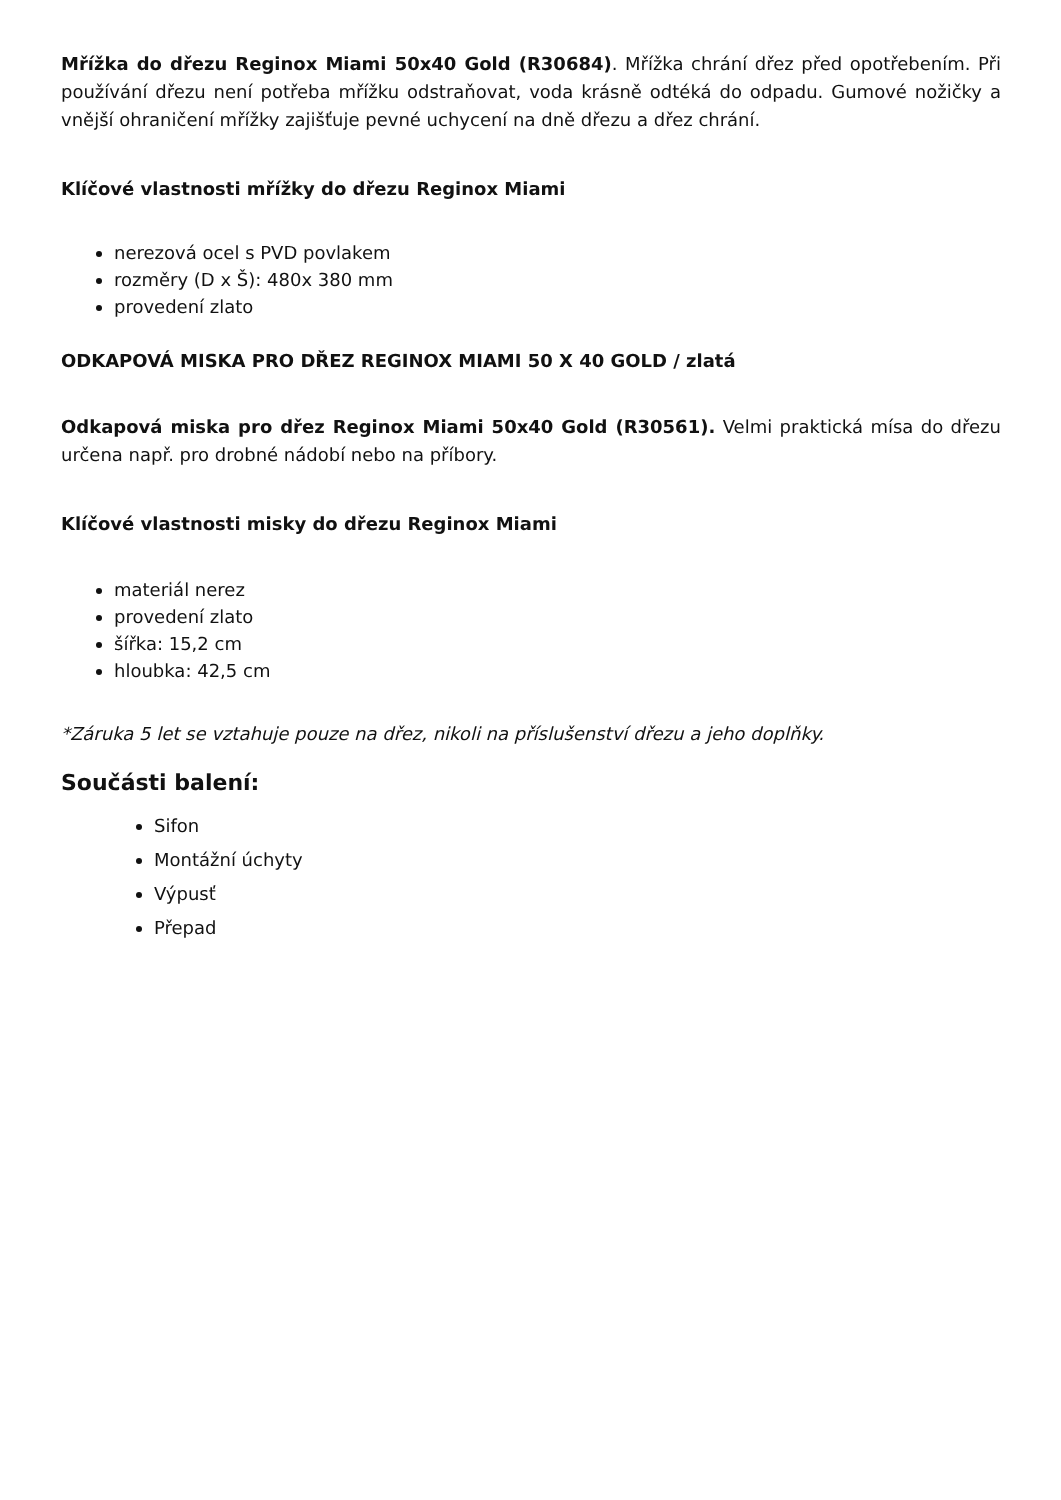Mřížka do dřezu Reginox Miami 50x40 Gold (R30684). Mřížka chrání dřez před opotřebením. Při používání dřezu není potřeba mřížku odstraňovat, voda krásně odtéká do odpadu. Gumové nožičky a vnější ohraničení mřížky zajišťuje pevné uchycení na dně dřezu a dřez chrání.
Klíčové vlastnosti mřížky do dřezu Reginox Miami
nerezová ocel s PVD povlakem
rozměry (D x Š): 480x 380 mm
provedení zlato
ODKAPOVÁ MISKA PRO DŘEZ REGINOX MIAMI 50 X 40 GOLD / zlatá
Odkapová miska pro dřez Reginox Miami 50x40 Gold (R30561). Velmi praktická mísa do dřezu určena např. pro drobné nádobí nebo na příbory.
Klíčové vlastnosti misky do dřezu Reginox Miami
materiál nerez
provedení zlato
šířka: 15,2 cm
hloubka: 42,5 cm
*Záruka 5 let se vztahuje pouze na dřez, nikoli na příslušenství dřezu a jeho doplňky.
Součásti balení:
Sifon
Montážní úchyty
Výpusť
Přepad